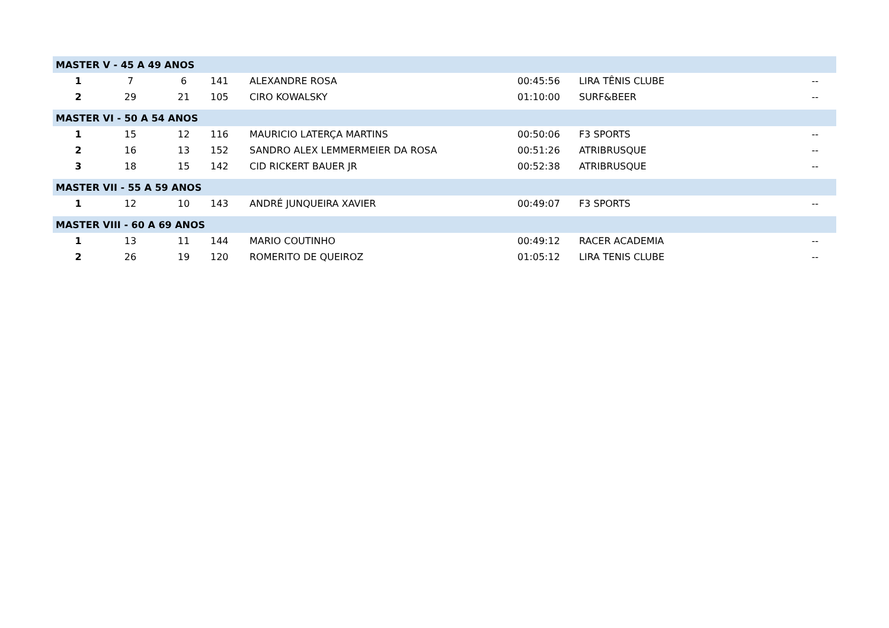| MASTER V - 45 A 49 ANOS | | | | | | | |
| 1 | 7 | 6 | 141 | ALEXANDRE ROSA | 00:45:56 | LIRA TÊNIS CLUBE | -- |
| 2 | 29 | 21 | 105 | CIRO KOWALSKY | 01:10:00 | SURF&BEER | -- |
| MASTER VI - 50 A 54 ANOS | | | | | | | |
| 1 | 15 | 12 | 116 | MAURICIO LATERÇA MARTINS | 00:50:06 | F3 SPORTS | -- |
| 2 | 16 | 13 | 152 | SANDRO ALEX LEMMERMEIER DA ROSA | 00:51:26 | ATRIBRUSQUE | -- |
| 3 | 18 | 15 | 142 | CID RICKERT BAUER JR | 00:52:38 | ATRIBRUSQUE | -- |
| MASTER VII - 55 A 59 ANOS | | | | | | | |
| 1 | 12 | 10 | 143 | ANDRÉ JUNQUEIRA XAVIER | 00:49:07 | F3 SPORTS | -- |
| MASTER VIII - 60 A 69 ANOS | | | | | | | |
| 1 | 13 | 11 | 144 | MARIO COUTINHO | 00:49:12 | RACER ACADEMIA | -- |
| 2 | 26 | 19 | 120 | ROMERITO DE QUEIROZ | 01:05:12 | LIRA TENIS CLUBE | -- |